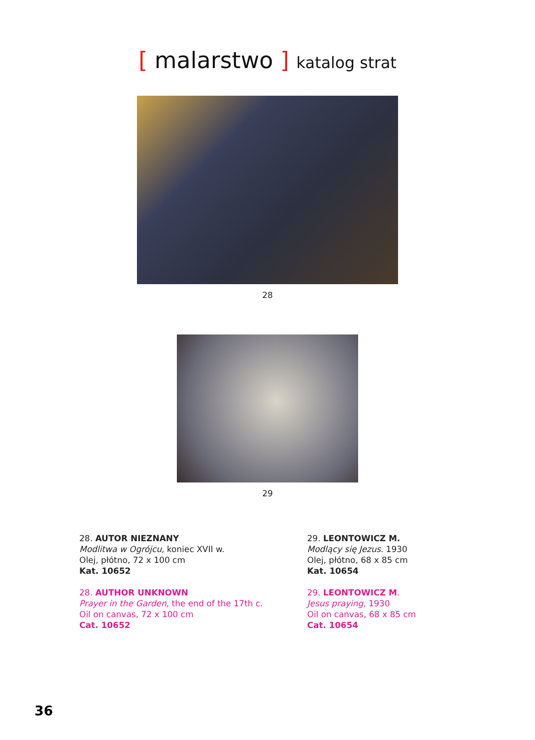[ malarstwo ] katalog strat
28
29
28. AUTOR NIEZNANY
Modlitwa w Ogrójcu, koniec XVII w.
Olej, płótno, 72 x 100 cm
Kat. 10652
28. AUTHOR UNKNOWN
Prayer in the Garden, the end of the 17th c.
Oil on canvas, 72 x 100 cm
Cat. 10652
29. LEONTOWICZ M.
Modlący się Jezus. 1930
Olej, płótno, 68 x 85 cm
Kat. 10654
29. LEONTOWICZ M.
Jesus praying, 1930
Oil on canvas, 68 x 85 cm
Cat. 10654
36